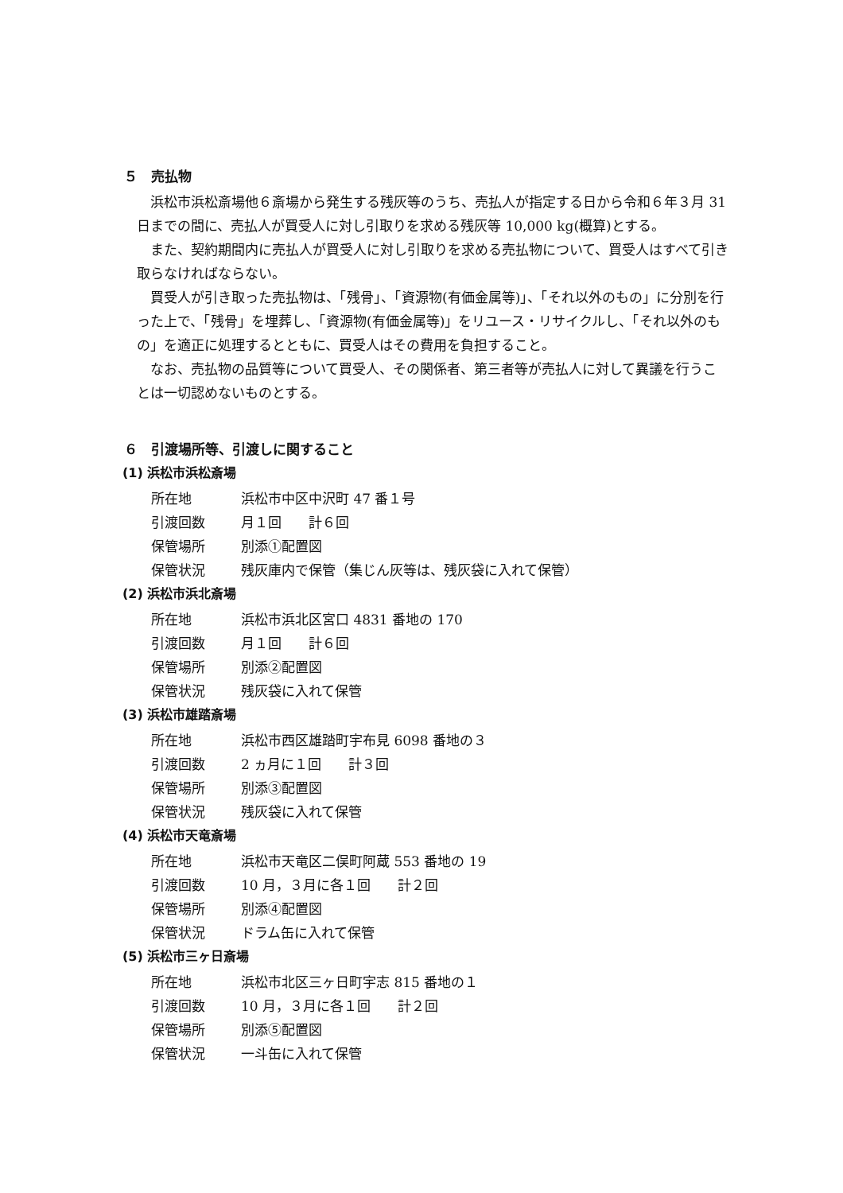５　売払物
浜松市浜松斎場他６斎場から発生する残灰等のうち、売払人が指定する日から令和６年３月 31 日までの間に、売払人が買受人に対し引取りを求める残灰等 10,000 kg(概算)とする。
また、契約期間内に売払人が買受人に対し引取りを求める売払物について、買受人はすべて引き取らなければならない。
買受人が引き取った売払物は、「残骨」、「資源物(有価金属等)」、「それ以外のもの」に分別を行った上で、「残骨」を埋葬し、「資源物(有価金属等)」をリユース・リサイクルし、「それ以外のもの」を適正に処理するとともに、買受人はその費用を負担すること。
なお、売払物の品質等について買受人、その関係者、第三者等が売払人に対して異議を行うことは一切認めないものとする。
６　引渡場所等、引渡しに関すること
(1) 浜松市浜松斎場
所在地 浜松市中区中沢町 47 番１号
引渡回数 月１回　　計６回
保管場所 別添①配置図
保管状況 残灰庫内で保管（集じん灰等は、残灰袋に入れて保管）
(2) 浜松市浜北斎場
所在地 浜松市浜北区宮口 4831 番地の 170
引渡回数 月１回　　計６回
保管場所 別添②配置図
保管状況 残灰袋に入れて保管
(3) 浜松市雄踏斎場
所在地 浜松市西区雄踏町宇布見 6098 番地の３
引渡回数 2 ヵ月に１回　　計３回
保管場所 別添③配置図
保管状況 残灰袋に入れて保管
(4) 浜松市天竜斎場
所在地 浜松市天竜区二俣町阿蔵 553 番地の 19
引渡回数 10 月，３月に各１回　　計２回
保管場所 別添④配置図
保管状況 ドラム缶に入れて保管
(5) 浜松市三ヶ日斎場
所在地 浜松市北区三ヶ日町宇志 815 番地の１
引渡回数 10 月，３月に各１回　　計２回
保管場所 別添⑤配置図
保管状況 一斗缶に入れて保管